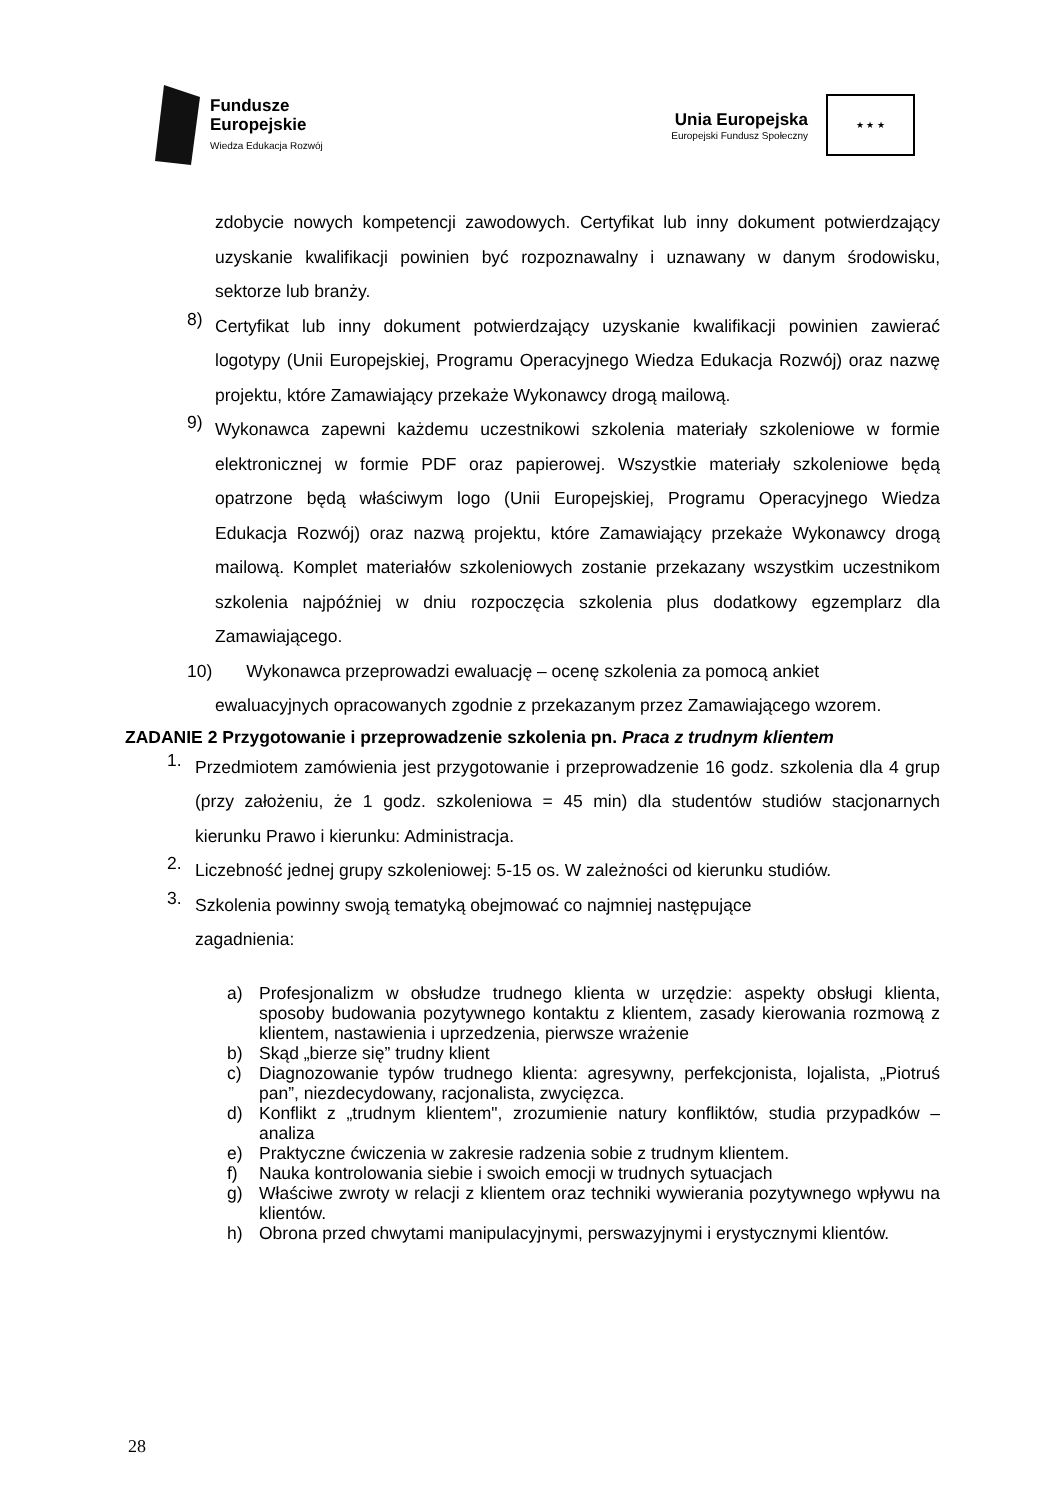Fundusze
Europejskie
Wiedza Edukacja Rozwój
Unia Europejska
Europejski Fundusz Społeczny
★ ★ ★
zdobycie nowych kompetencji zawodowych. Certyfikat lub inny dokument potwierdzający uzyskanie kwalifikacji powinien być rozpoznawalny i uznawany w danym środowisku, sektorze lub branży.
8)
Certyfikat lub inny dokument potwierdzający uzyskanie kwalifikacji powinien zawierać logotypy (Unii Europejskiej, Programu Operacyjnego Wiedza Edukacja Rozwój) oraz nazwę projektu, które Zamawiający przekaże Wykonawcy drogą mailową.
9)
Wykonawca zapewni każdemu uczestnikowi szkolenia materiały szkoleniowe w formie elektronicznej w formie PDF oraz papierowej. Wszystkie materiały szkoleniowe będą opatrzone będą właściwym logo (Unii Europejskiej, Programu Operacyjnego Wiedza Edukacja Rozwój) oraz nazwą projektu, które Zamawiający przekaże Wykonawcy drogą mailową. Komplet materiałów szkoleniowych zostanie przekazany wszystkim uczestnikom szkolenia najpóźniej w dniu rozpoczęcia szkolenia plus dodatkowy egzemplarz dla Zamawiającego.
10) Wykonawca przeprowadzi ewaluację – ocenę szkolenia za pomocą ankiet
ewaluacyjnych opracowanych zgodnie z przekazanym przez Zamawiającego wzorem.
ZADANIE 2 Przygotowanie i przeprowadzenie szkolenia pn. Praca z trudnym klientem
1.
Przedmiotem zamówienia jest przygotowanie i przeprowadzenie 16 godz. szkolenia dla 4 grup (przy założeniu, że 1 godz. szkoleniowa = 45 min) dla studentów studiów stacjonarnych kierunku Prawo i kierunku: Administracja.
2.
Liczebność jednej grupy szkoleniowej: 5-15 os. W zależności od kierunku studiów.
3.
Szkolenia powinny swoją tematyką obejmować co najmniej następujące
zagadnienia:
a) Profesjonalizm w obsłudze trudnego klienta w urzędzie: aspekty obsługi klienta, sposoby budowania pozytywnego kontaktu z klientem, zasady kierowania rozmową z klientem, nastawienia i uprzedzenia, pierwsze wrażenie
b) Skąd „bierze się” trudny klient
c) Diagnozowanie typów trudnego klienta: agresywny, perfekcjonista, lojalista, „Piotruś pan”, niezdecydowany, racjonalista, zwycięzca.
d) Konflikt z „trudnym klientem", zrozumienie natury konfliktów, studia przypadków – analiza
e) Praktyczne ćwiczenia w zakresie radzenia sobie z trudnym klientem.
f) Nauka kontrolowania siebie i swoich emocji w trudnych sytuacjach
g) Właściwe zwroty w relacji z klientem oraz techniki wywierania pozytywnego wpływu na klientów.
h) Obrona przed chwytami manipulacyjnymi, perswazyjnymi i erystycznymi klientów.
28